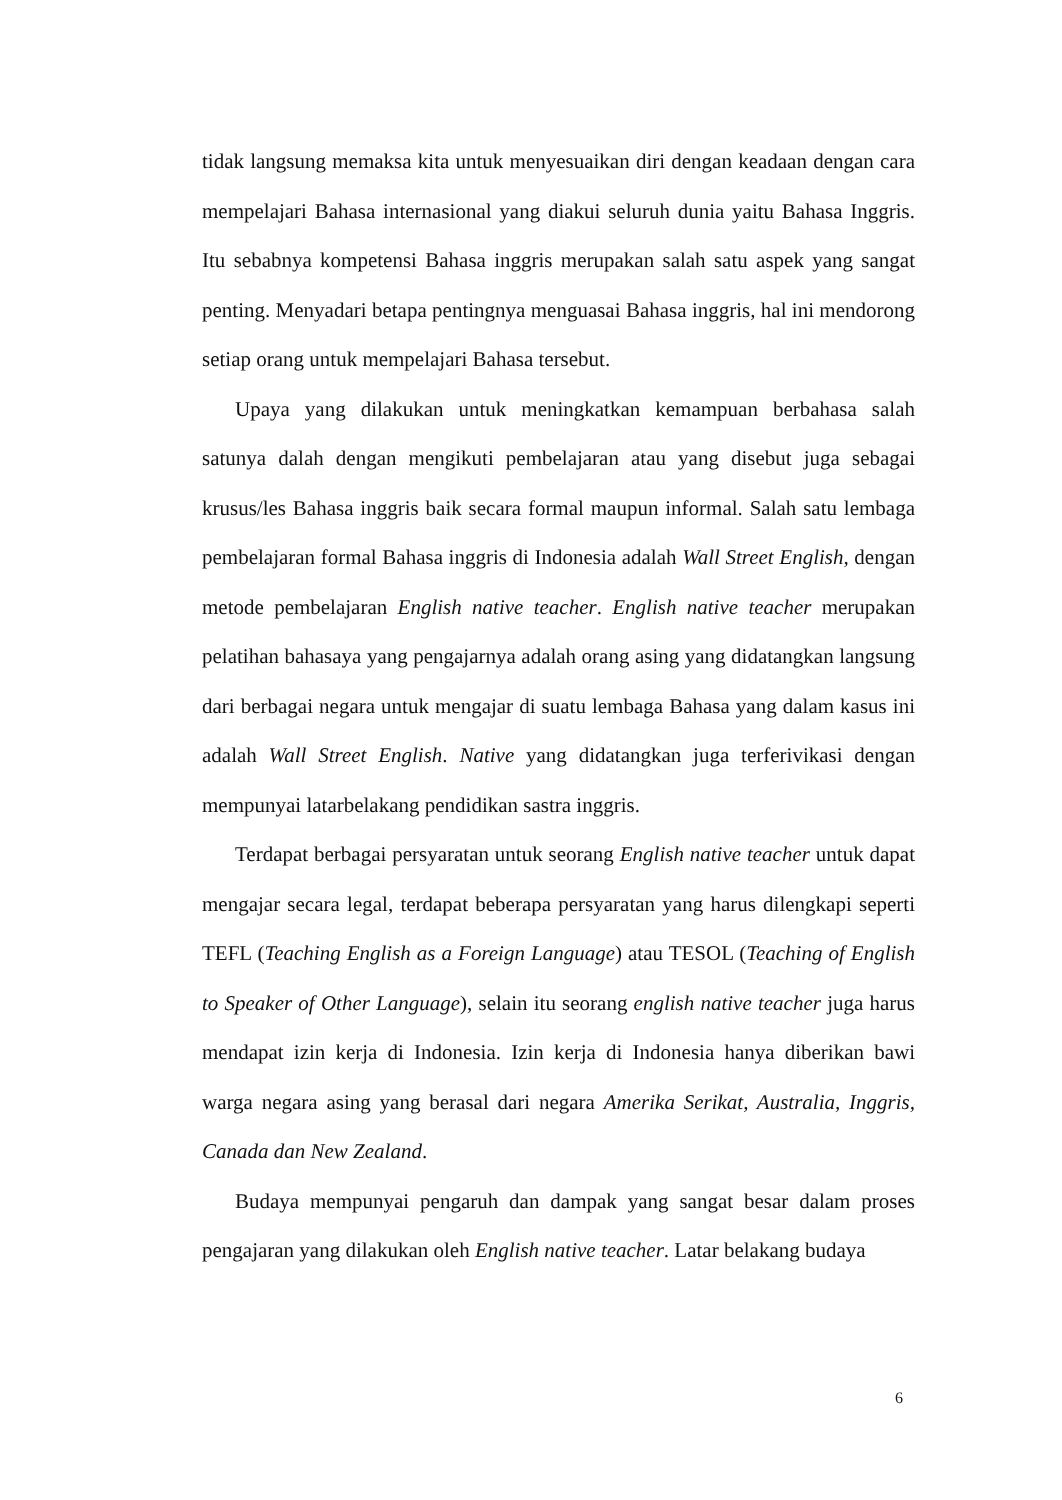tidak langsung memaksa kita untuk menyesuaikan diri dengan keadaan dengan cara mempelajari Bahasa internasional yang diakui seluruh dunia yaitu Bahasa Inggris. Itu sebabnya kompetensi Bahasa inggris merupakan salah satu aspek yang sangat penting. Menyadari betapa pentingnya menguasai Bahasa inggris, hal ini mendorong setiap orang untuk mempelajari Bahasa tersebut.
Upaya yang dilakukan untuk meningkatkan kemampuan berbahasa salah satunya dalah dengan mengikuti pembelajaran atau yang disebut juga sebagai krusus/les Bahasa inggris baik secara formal maupun informal. Salah satu lembaga pembelajaran formal Bahasa inggris di Indonesia adalah Wall Street English, dengan metode pembelajaran English native teacher. English native teacher merupakan pelatihan bahasaya yang pengajarnya adalah orang asing yang didatangkan langsung dari berbagai negara untuk mengajar di suatu lembaga Bahasa yang dalam kasus ini adalah Wall Street English. Native yang didatangkan juga terferivikasi dengan mempunyai latarbelakang pendidikan sastra inggris.
Terdapat berbagai persyaratan untuk seorang English native teacher untuk dapat mengajar secara legal, terdapat beberapa persyaratan yang harus dilengkapi seperti TEFL (Teaching English as a Foreign Language) atau TESOL (Teaching of English to Speaker of Other Language), selain itu seorang english native teacher juga harus mendapat izin kerja di Indonesia. Izin kerja di Indonesia hanya diberikan bawi warga negara asing yang berasal dari negara Amerika Serikat, Australia, Inggris, Canada dan New Zealand.
Budaya mempunyai pengaruh dan dampak yang sangat besar dalam proses pengajaran yang dilakukan oleh English native teacher. Latar belakang budaya
6